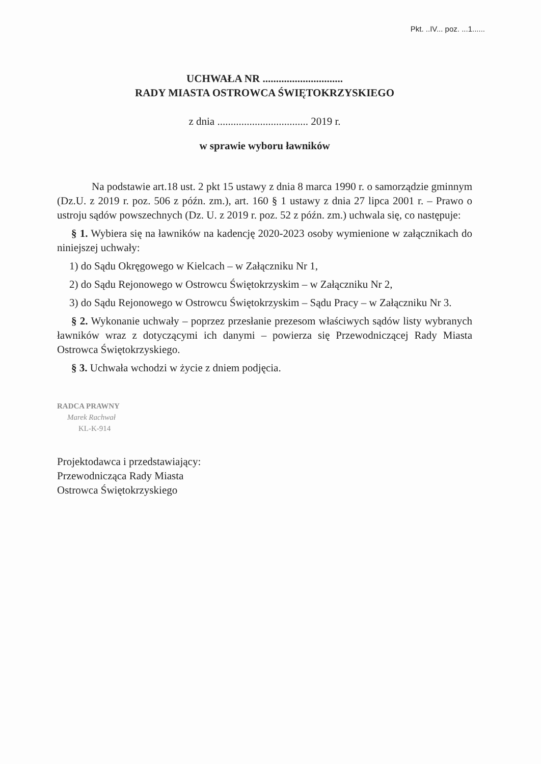Pkt. ..IV... poz. ...1......
UCHWAŁA NR ..............................
RADY MIASTA OSTROWCA ŚWIĘTOKRZYSKIEGO
z dnia .................................. 2019 r.
w sprawie wyboru ławników
Na podstawie art.18 ust. 2 pkt 15 ustawy z dnia 8 marca 1990 r. o samorządzie gminnym (Dz.U. z 2019 r. poz. 506 z późn. zm.), art. 160 § 1 ustawy z dnia 27 lipca 2001 r. – Prawo o ustroju sądów powszechnych (Dz. U. z 2019 r. poz. 52 z późn. zm.) uchwala się, co następuje:
§ 1. Wybiera się na ławników na kadencję 2020-2023 osoby wymienione w załącznikach do niniejszej uchwały:
1) do Sądu Okręgowego w Kielcach – w Załączniku Nr 1,
2) do Sądu Rejonowego w Ostrowcu Świętokrzyskim – w Załączniku Nr 2,
3) do Sądu Rejonowego w Ostrowcu Świętokrzyskim – Sądu Pracy – w Załączniku Nr 3.
§ 2. Wykonanie uchwały – poprzez przesłanie prezesom właściwych sądów listy wybranych ławników wraz z dotyczącymi ich danymi – powierza się Przewodniczącej Rady Miasta Ostrowca Świętokrzyskiego.
§ 3. Uchwała wchodzi w życie z dniem podjęcia.
RADCA PRAWNY
Marek Rachwał
KL-K-914
Projektodawca i przedstawiający:
Przewodnicząca Rady Miasta
Ostrowca Świętokrzyskiego